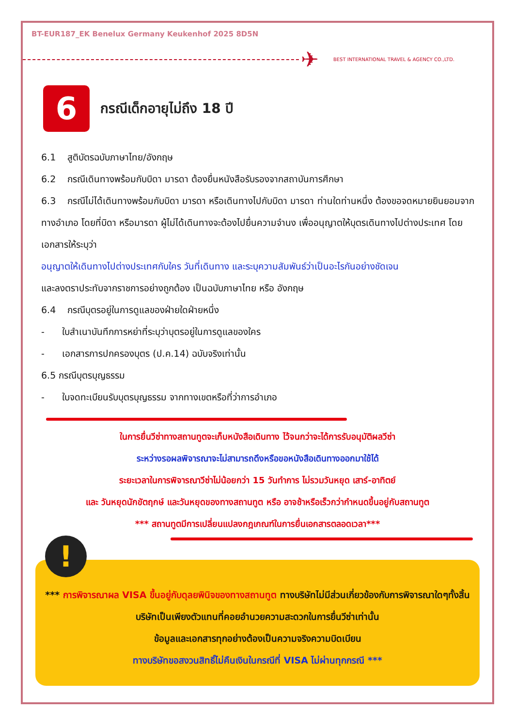BT-EUR187_EK Benelux Germany Keukenhof 2025 8D5N
✈
BEST INTERNATIONAL TRAVEL & AGENCY CO.,LTD.
6
กรณีเด็กอายุไม่ถึง 18 ปี
6.1 สูติบัตรฉบับภาษาไทย/อังกฤษ
6.2 กรณีเดินทางพร้อมกับบิดา มารดา ต้องยื่นหนังสือรับรองจากสถาบันการศึกษา
6.3 กรณีไม่ได้เดินทางพร้อมกับบิดา มารดา หรือเดินทางไปกับบิดา มารดา ท่านใดท่านหนึ่ง ต้องขอจดหมายยินยอมจากทางอำเภอ โดยที่บิดา หรือมารดา ผู้ไม่ได้เดินทางจะต้องไปยื่นความจำนง เพื่ออนุญาตให้บุตรเดินทางไปต่างประเทศ โดยเอกสารให้ระบุว่า
อนุญาตให้เดินทางไปต่างประเทศกับใคร วันที่เดินทาง และระบุความสัมพันธ์ว่าเป็นอะไรกันอย่างชัดเจน
และลงตราประทับจากราชการอย่างถูกต้อง เป็นฉบับภาษาไทย หรือ อังกฤษ
6.4 กรณีบุตรอยู่ในการดูแลของฝ่ายใดฝ่ายหนึ่ง
- ใบสำเนาบันทึกการหย่าที่ระบุว่าบุตรอยู่ในการดูแลของใคร
- เอกสารการปกครองบุตร (ป.ค.14) ฉบับจริงเท่านั้น
6.5 กรณีบุตรบุญธรรม
- ใบจดทะเบียนรับบุตรบุญธรรม จากทางเขตหรือที่ว่าการอำเภอ
ในการยื่นวีซ่าทางสถานทูตจะเก็บหนังสือเดินทาง ไว้จนกว่าจะได้การรับอนุมัติผลวีซ่า
ระหว่างรอผลพิจารณาจะไม่สามารถดึงหรือขอหนังสือเดินทางออกมาใช้ได้
ระยะเวลาในการพิจารณาวีซ่าไม่น้อยกว่า 15 วันทำการ ไม่รวมวันหยุด เสาร์-อาทิตย์
และ วันหยุดนักขัตฤกษ์ และวันหยุดของทางสถานทูต หรือ อาจช้าหรือเร็วกว่ากำหนดขึ้นอยู่กับสถานทูต
*** สถานทูตมีการเปลี่ยนแปลงกฎเกณฑ์ในการยื่นเอกสารตลอดเวลา***
!
*** การพิจารณาผล VISA ขึ้นอยู่กับดุลยพินิจของทางสถานทูต ทางบริษัทไม่มีส่วนเกี่ยวข้องกับการพิจารณาใดๆทั้งสิ้น บริษัทเป็นเพียงตัวแทนที่คอยอำนวยความสะดวกในการยื่นวีซ่าเท่านั้น
ข้อมูลและเอกสารทุกอย่างต้องเป็นความจริงความบิดเบียน
ทางบริษัทขอสงวนสิทธิ์ไม่คืนเงินในกรณีที่ VISA ไม่ผ่านทุกกรณี ***